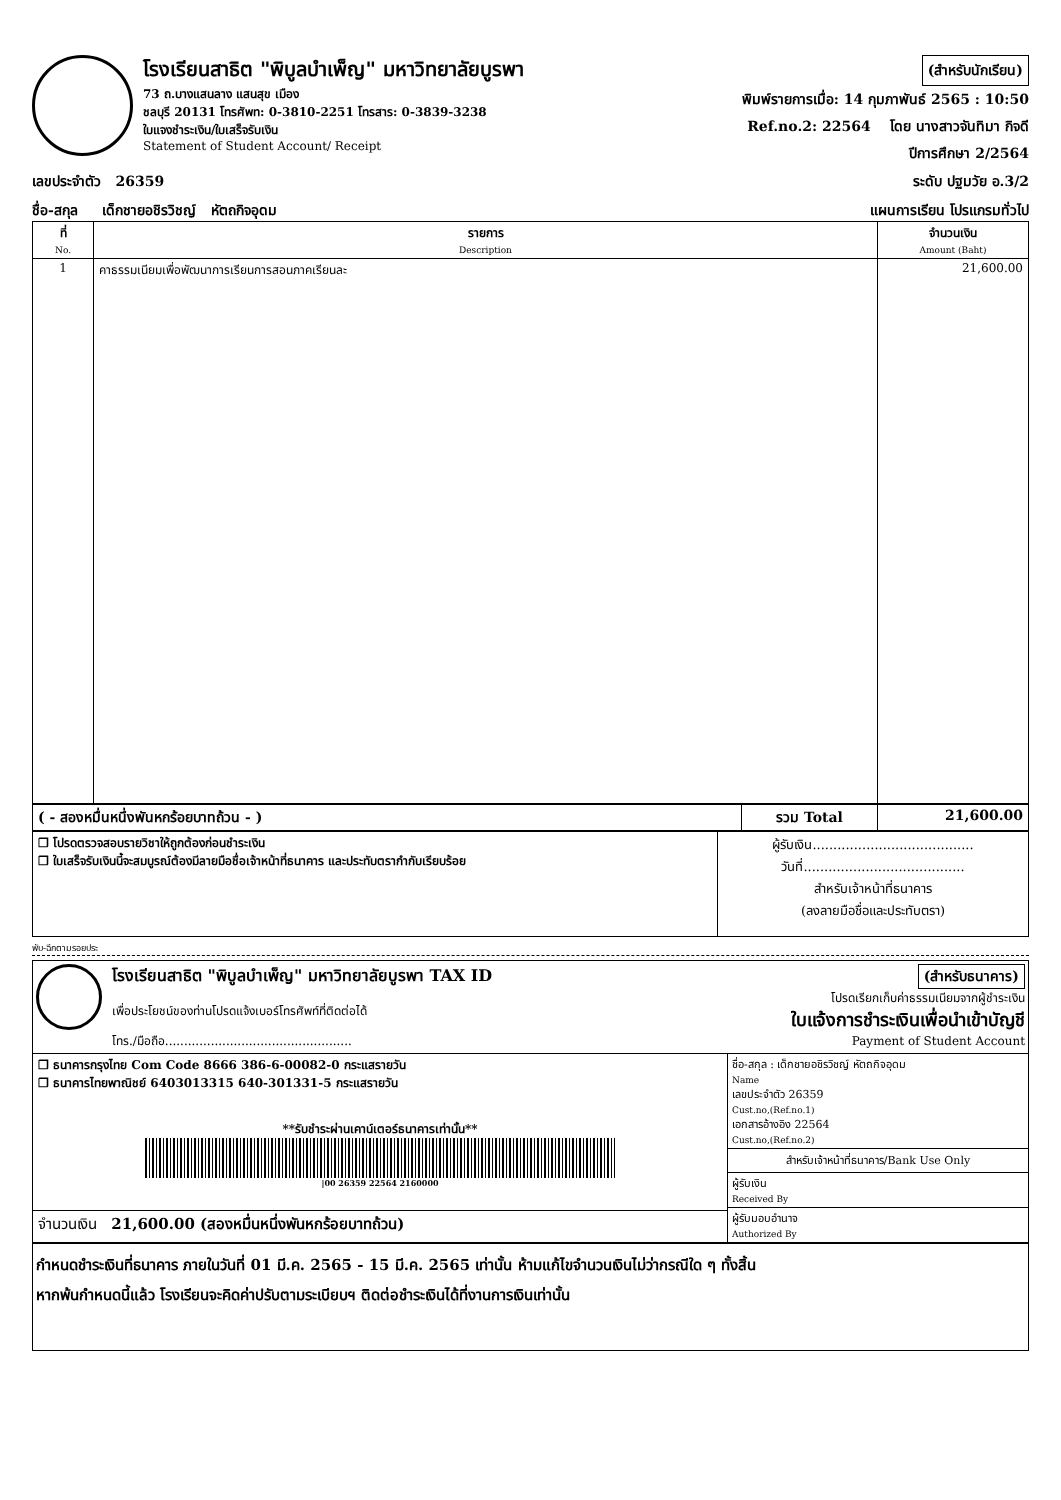โรงเรียนสาธิต "พิบูลบำเพ็ญ" มหาวิทยาลัยบูรพา
73 ถ.บางแสนลาง แสนสุข เมือง
ชลบุรี 20131 โทรศัพท: 0-3810-2251 โทรสาร: 0-3839-3238
ใบแจงชำระเงิน/ใบเสร็จรับเงิน
Statement of Student Account/ Receipt
(สำหรับนักเรียน)
พิมพ์รายการเมื่อ: 14 กุมภาพันธ์ 2565 : 10:50
Ref.no.2: 22564 โดย นางสาวจันทิมา กิจดี
ปีการศึกษา 2/2564
เลขประจำตัว 26359 ระดับ ปฐมวัย อ.3/2
ชื่อ-สกุล เด็กชายอชิรวิชญ์ หัตถกิจอุดม แผนการเรียน โปรแกรมทั่วไป
| ที่ No. | รายการ Description | จำนวนเงิน Amount (Baht) |
| --- | --- | --- |
| 1 | คาธรรมเนียมเพื่อพัฒนาการเรียนการสอนภาคเรียนละ | 21,600.00 |
| ( - สองหมื่นหนึ่งพันหกร้อยบาทถ้วน - ) | รวม Total | 21,600.00 |
| ❒ โปรดตรวจสอบรายวิชาให้ถูกต้องก่อนชำระเงิน ❒ ใบเสร็จรับเงินนี้จะสมบูรณ์ต้องมีลายมือชื่อเจ้าหน้าที่ธนาคาร และประทับตรากำกับเรียบร้อย | ผู้รับเงิน....................................... วันที่....................................... สำหรับเจ้าหน้าที่ธนาคาร (ลงลายมือชื่อและประทับตรา) |
พับ-ฉีกตามรอยประ
โรงเรียนสาธิต "พิบูลบำเพ็ญ" มหาวิทยาลัยบูรพา TAX ID
เพื่อประโยชน์ของท่านโปรดแจ้งเบอร์โทรศัพท์ที่ติดต่อได้
โทร./มือถือ.................................................
(สำหรับธนาคาร)
โปรดเรียกเก็บค่าธรรมเนียมจากผู้ชำระเงิน
ใบแจ้งการชำระเงินเพื่อนำเข้าบัญชี
Payment of Student Account
| ❒ ธนาคารกรุงไทย Com Code 8666 386-6-00082-0 กระแสรายวัน ❒ ธนาคารไทยพาณิชย์ 6403013315 640-301331-5 กระแสรายวัน **รับชำระผ่านเคาน์เตอร์ธนาคารเท่านั้น** /00 26359 22564 2160000 | ชื่อ-สกุล : เด็กชายอชิรวิชญ์ หัตถกิจอุดม Name เลขประจำตัว 26359 Cust.no,(Ref.no.1) เอกสารอ้างอิง 22564 Cust.no,(Ref.no.2) สำหรับเจ้าหน้าที่ธนาคาร/Bank Use Only ผู้รับเงิน Received By ผู้รับมอบอำนาจ Authorized By |
| จำนวนเงิน 21,600.00 (สองหมื่นหนึ่งพันหกร้อยบาทถ้วน) | |
กำหนดชำระเงินที่ธนาคาร ภายในวันที่ 01 มี.ค. 2565 - 15 มี.ค. 2565 เท่านั้น ห้ามแก้ไขจำนวนเงินไม่ว่ากรณีใด ๆ ทั้งสิ้น
หากพ้นกำหนดนี้แล้ว โรงเรียนจะคิดค่าปรับตามระเบียบฯ ติดต่อชำระเงินได้ที่งานการเงินเท่านั้น